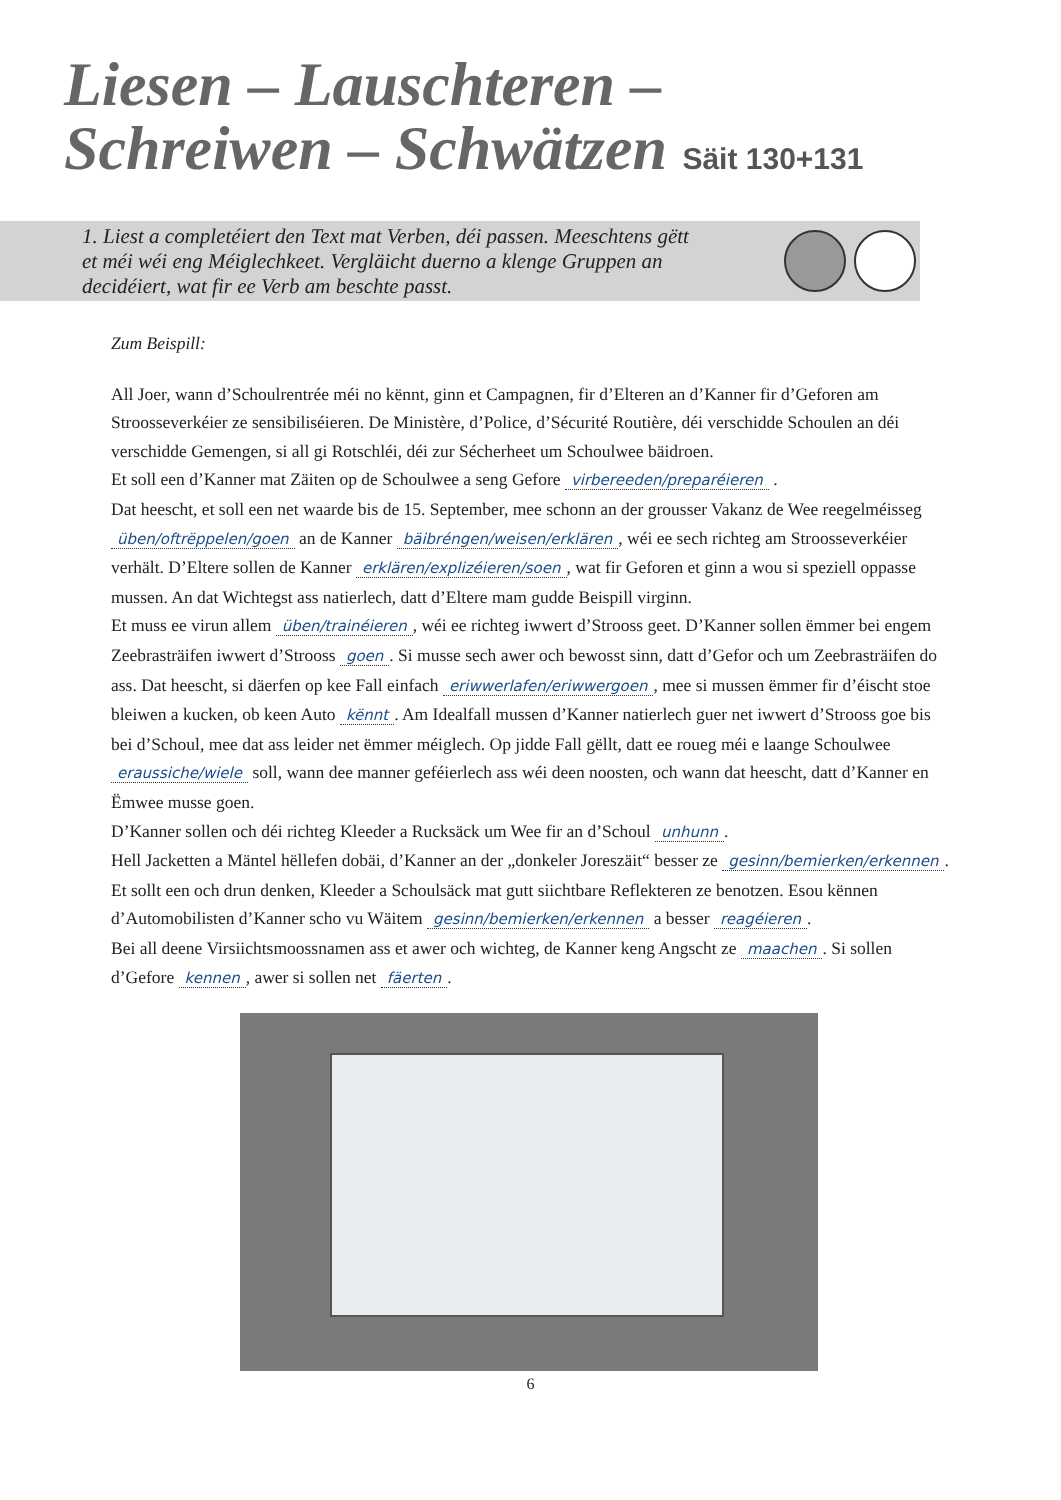Liesen – Lauschteren –
Schreiwen – Schwätzen Säit 130+131
1. Liest a completéiert den Text mat Verben, déi passen. Meeschtens gëtt
et méi wéi eng Méiglechkeet. Vergläicht duerno a klenge Gruppen an
decidéiert, wat fir ee Verb am beschte passt.
Zum Beispill:
All Joer, wann d’Schoulrentrée méi no kënnt, ginn et Campagnen, fir d’Elteren an d’Kanner fir d’Geforen am Stroosseverkéier ze sensibiliséieren. De Ministère, d’Police, d’Sécurité Routière, déi verschidde Schoulen an déi verschidde Gemengen, si all gi Rotschléi, déi zur Sécherheet um Schoulwee bäidroen.
Et soll een d’Kanner mat Zäiten op de Schoulwee a seng Gefore virbereeden/preparéieren .
Dat heescht, et soll een net waarde bis de 15. September, mee schonn an der grousser Vakanz de Wee reegelméisseg üben/oftrëppelen/goen an de Kanner bäibréngen/weisen/erklären, wéi ee sech richteg am Stroosseverkéier verhält. D’Eltere sollen de Kanner erklären/explizéieren/soen, wat fir Geforen et ginn a wou si speziell oppasse mussen. An dat Wichtegst ass natierlech, datt d’Eltere mam gudde Beispill virginn.
Et muss ee virun allem üben/trainéieren, wéi ee richteg iwwert d’Strooss geet. D’Kanner sollen ëmmer bei engem Zeebrasträifen iwwert d’Strooss goen. Si musse sech awer och bewosst sinn, datt d’Gefor och um Zeebrasträifen do ass. Dat heescht, si däerfen op kee Fall einfach eriwwerlafen/eriwwergoen, mee si mussen ëmmer fir d’éischt stoe bleiwen a kucken, ob keen Auto kënnt. Am Idealfall mussen d’Kanner natierlech guer net iwwert d’Strooss goe bis bei d’Schoul, mee dat ass leider net ëmmer méiglech. Op jidde Fall gëllt, datt ee roueg méi e laange Schoulwee eraussiche/wiele soll, wann dee manner geféierlech ass wéi deen noosten, och wann dat heescht, datt d’Kanner en Ëmwee musse goen.
D’Kanner sollen och déi richteg Kleeder a Rucksäck um Wee fir an d’Schoul unhunn.
Hell Jacketten a Mäntel hëllefen dobäi, d’Kanner an der „donkeler Joreszäit“ besser ze gesinn/bemierken/erkennen. Et sollt een och drun denken, Kleeder a Schoulsäck mat gutt siichtbare Reflekteren ze benotzen. Esou kënnen d’Automobilisten d’Kanner scho vu Wäitem gesinn/bemierken/erkennen a besser reagéieren.
Bei all deene Virsiichtsmoossnamen ass et awer och wichteg, de Kanner keng Angscht ze maachen. Si sollen d’Gefore kennen, awer si sollen net fäerten.
6